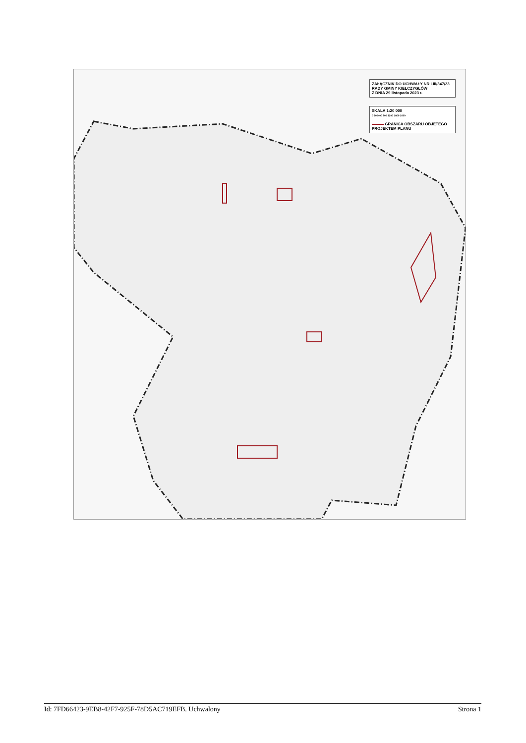ZAŁĄCZNIK DO UCHWAŁY NR LIII/347/23
RADY GMINY KIEŁCZYGŁÓW
Z DNIA 29 listopada 2023 r.
SKALA 1:20 000
0 200400 800 1200 1600 2000
GRANICA OBSZARU OBJĘTEGO
PROJEKTEM PLANU
Id: 7FD66423-9EB8-42F7-925F-78D5AC719EFB. Uchwalony Strona 1